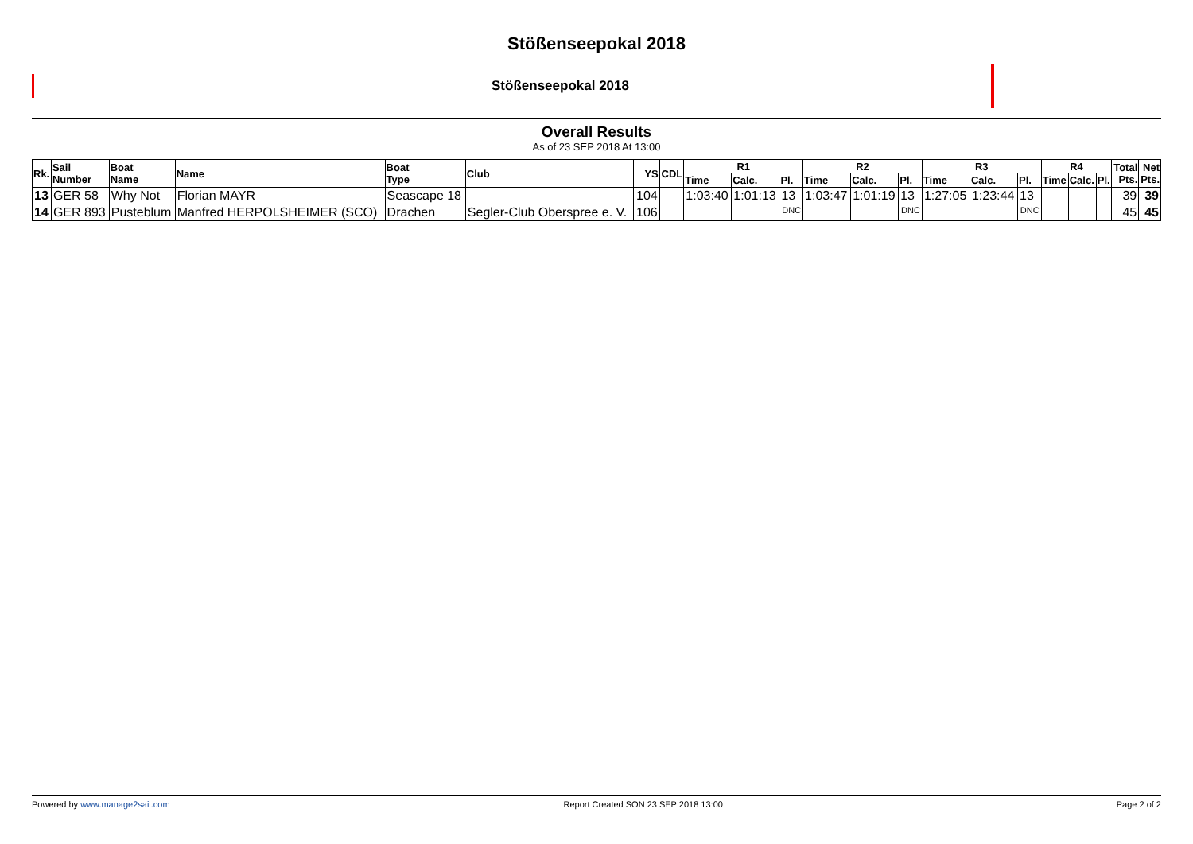Stößenseepokal 2018
Stößenseepokal 2018
Overall Results
As of 23 SEP 2018 At 13:00
| Rk. | Sail Number | Boat Name | Name | Boat Type | Club | YS | CDL | R1 | | | R2 | | | R3 | | | R4 | | | Total Pts. | Net Pts. |
| --- | --- | --- | --- | --- | --- | --- | --- | --- | --- | --- | --- | --- | --- | --- | --- | --- | --- | --- | --- | --- | --- |
| | | | | | | | | Time | Calc. | Pl. | Time | Calc. | Pl. | Time | Calc. | Pl. | Time | Calc. | Pl. | | |
| 13 | GER 58 | Why Not | Florian MAYR | Seascape 18 | | 104 | | 1:03:40 | 1:01:13 | 13 | 1:03:47 | 1:01:19 | 13 | 1:27:05 | 1:23:44 | 13 | | | | 39 | 39 |
| 14 | GER 893 | Pusteblum | Manfred HERPOLSHEIMER (SCO) | Drachen | Segler-Club Oberspree e. V. | 106 | | | | DNC | | | DNC | | | DNC | | | | 45 | 45 |
Powered by www.manage2sail.com Report Created SON 23 SEP 2018 13:00 Page 2 of 2